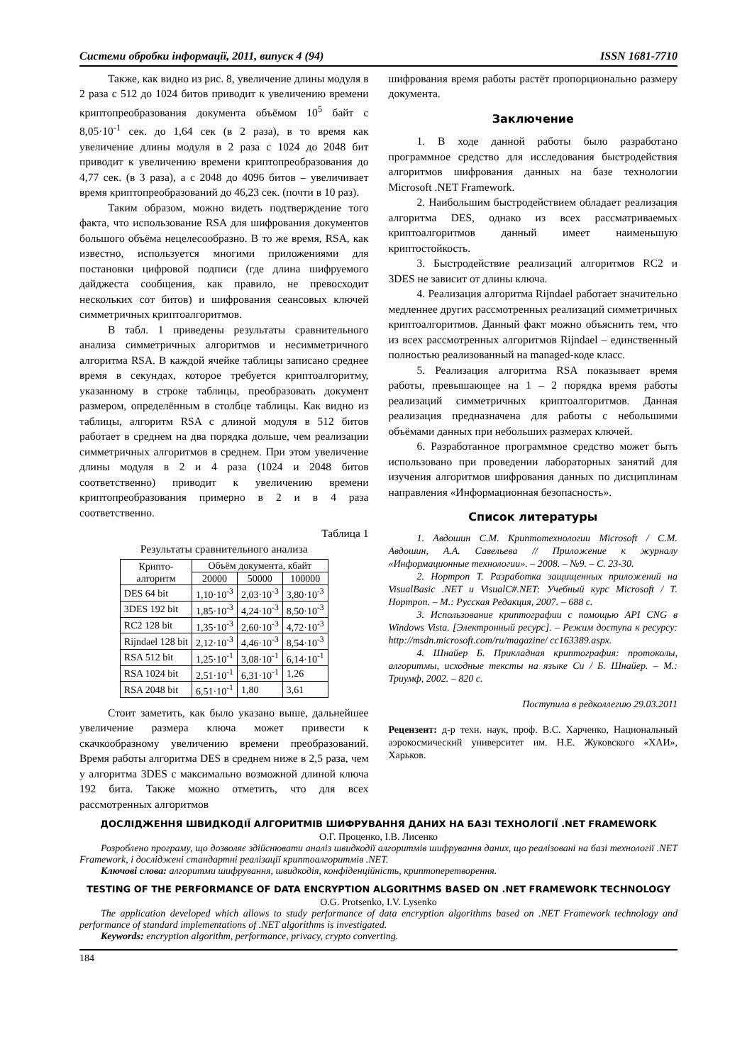Системи обробки інформації, 2011, випуск 4 (94) ISSN 1681-7710
Также, как видно из рис. 8, увеличение длины модуля в 2 раза с 512 до 1024 битов приводит к увеличению времени криптопреобразования документа объёмом 10<sup>5</sup> байт с 8,05·10<sup>-1</sup> сек. до 1,64 сек (в 2 раза), в то время как увеличение длины модуля в 2 раза с 1024 до 2048 бит приводит к увеличению времени криптопреобразования до 4,77 сек. (в 3 раза), а с 2048 до 4096 битов – увеличивает время криптопреобразований до 46,23 сек. (почти в 10 раз).
Таким образом, можно видеть подтверждение того факта, что использование RSA для шифрования документов большого объёма нецелесообразно. В то же время, RSA, как известно, используется многими приложениями для постановки цифровой подписи (где длина шифруемого дайджеста сообщения, как правило, не превосходит нескольких сот битов) и шифрования сеансовых ключей симметричных криптоалгоритмов.
В табл. 1 приведены результаты сравнительного анализа симметричных алгоритмов и несимметричного алгоритма RSA. В каждой ячейке таблицы записано среднее время в секундах, которое требуется криптоалгоритму, указанному в строке таблицы, преобразовать документ размером, определённым в столбце таблицы. Как видно из таблицы, алгоритм RSA с длиной модуля в 512 битов работает в среднем на два порядка дольше, чем реализации симметричных алгоритмов в среднем. При этом увеличение длины модуля в 2 и 4 раза (1024 и 2048 битов соответственно) приводит к увеличению времени криптопреобразования примерно в 2 и в 4 раза соответственно.
Таблица 1
Результаты сравнительного анализа
| Крипто- алгоритм | Объём документа, кбайт | | |
| --- | --- | --- | --- |
| | 20000 | 50000 | 100000 |
| DES 64 bit | 1,10·10<sup>-3</sup> | 2,03·10<sup>-3</sup> | 3,80·10<sup>-3</sup> |
| 3DES 192 bit | 1,85·10<sup>-3</sup> | 4,24·10<sup>-3</sup> | 8,50·10<sup>-3</sup> |
| RC2 128 bit | 1,35·10<sup>-3</sup> | 2,60·10<sup>-3</sup> | 4,72·10<sup>-3</sup> |
| Rijndael 128 bit | 2,12·10<sup>-3</sup> | 4,46·10<sup>-3</sup> | 8,54·10<sup>-3</sup> |
| RSA 512 bit | 1,25·10<sup>-1</sup> | 3,08·10<sup>-1</sup> | 6,14·10<sup>-1</sup> |
| RSA 1024 bit | 2,51·10<sup>-1</sup> | 6,31·10<sup>-1</sup> | 1,26 |
| RSA 2048 bit | 6,51·10<sup>-1</sup> | 1,80 | 3,61 |
Стоит заметить, как было указано выше, дальнейшее увеличение размера ключа может привести к скачкообразному увеличению времени преобразований. Время работы алгоритма DES в среднем ниже в 2,5 раза, чем у алгоритма 3DES с максимально возможной длиной ключа 192 бита. Также можно отметить, что для всех рассмотренных алгоритмов
шифрования время работы растёт пропорционально размеру документа.
Заключение
1. В ходе данной работы было разработано программное средство для исследования быстродействия алгоритмов шифрования данных на базе технологии Microsoft .NET Framework.
2. Наибольшим быстродействием обладает реализация алгоритма DES, однако из всех рассматриваемых криптоалгоритмов данный имеет наименьшую криптостойкость.
3. Быстродействие реализаций алгоритмов RC2 и 3DES не зависит от длины ключа.
4. Реализация алгоритма Rijndael работает значительно медленнее других рассмотренных реализаций симметричных криптоалгоритмов. Данный факт можно объяснить тем, что из всех рассмотренных алгоритмов Rijndael – единственный полностью реализованный на managed-коде класс.
5. Реализация алгоритма RSA показывает время работы, превышающее на 1 – 2 порядка время работы реализаций симметричных криптоалгоритмов. Данная реализация предназначена для работы с небольшими объёмами данных при небольших размерах ключей.
6. Разработанное программное средство может быть использовано при проведении лабораторных занятий для изучения алгоритмов шифрования данных по дисциплинам направления «Информационная безопасность».
Список литературы
1. Авдошин С.М. Криптотехнологии Microsoft / С.М. Авдошин, А.А. Савельева // Приложение к журналу «Информационные технологии». – 2008. – №9. – С. 23-30.
2. Нортроп Т. Разработка защищенных приложений на VisualBasic .NET и VisualC#.NET: Учебный курс Microsoft / Т. Нортроп. – М.: Русская Редакция, 2007. – 688 с.
3. Использование криптографии с помощью API CNG в Windows Vista. [Электронный ресурс]. – Режим доступа к ресурсу: http://msdn.microsoft.com/ru/magazine/ cc163389.aspx.
4. Шнайер Б. Прикладная криптография: протоколы, алгоритмы, исходные тексты на языке Си / Б. Шнайер. – М.: Триумф, 2002. – 820 с.
Поступила в редколлегию 29.03.2011
Рецензент: д-р техн. наук, проф. В.С. Харченко, Национальный аэрокосмический университет им. Н.Е. Жуковского «ХАИ», Харьков.
ДОСЛІДЖЕННЯ ШВИДКОДІЇ АЛГОРИТМІВ ШИФРУВАННЯ ДАНИХ НА БАЗІ ТЕХНОЛОГІЇ .NET FRAMEWORK
О.Г. Проценко, І.В. Лисенко
Розроблено програму, що дозволяє здійснювати аналіз швидкодії алгоритмів шифрування даних, що реалізовані на базі технології .NET Framework, і досліджені стандартні реалізації криптоалгоритмів .NET.
Ключові слова: алгоритми шифрування, швидкодія, конфіденційність, криптоперетворення.
TESTING OF THE PERFORMANCE OF DATA ENCRYPTION ALGORITHMS BASED ON .NET FRAMEWORK TECHNOLOGY
O.G. Protsenko, I.V. Lysenko
The application developed which allows to study performance of data encryption algorithms based on .NET Framework technology and performance of standard implementations of .NET algorithms is investigated.
Keywords: encryption algorithm, performance, privacy, crypto converting.
184